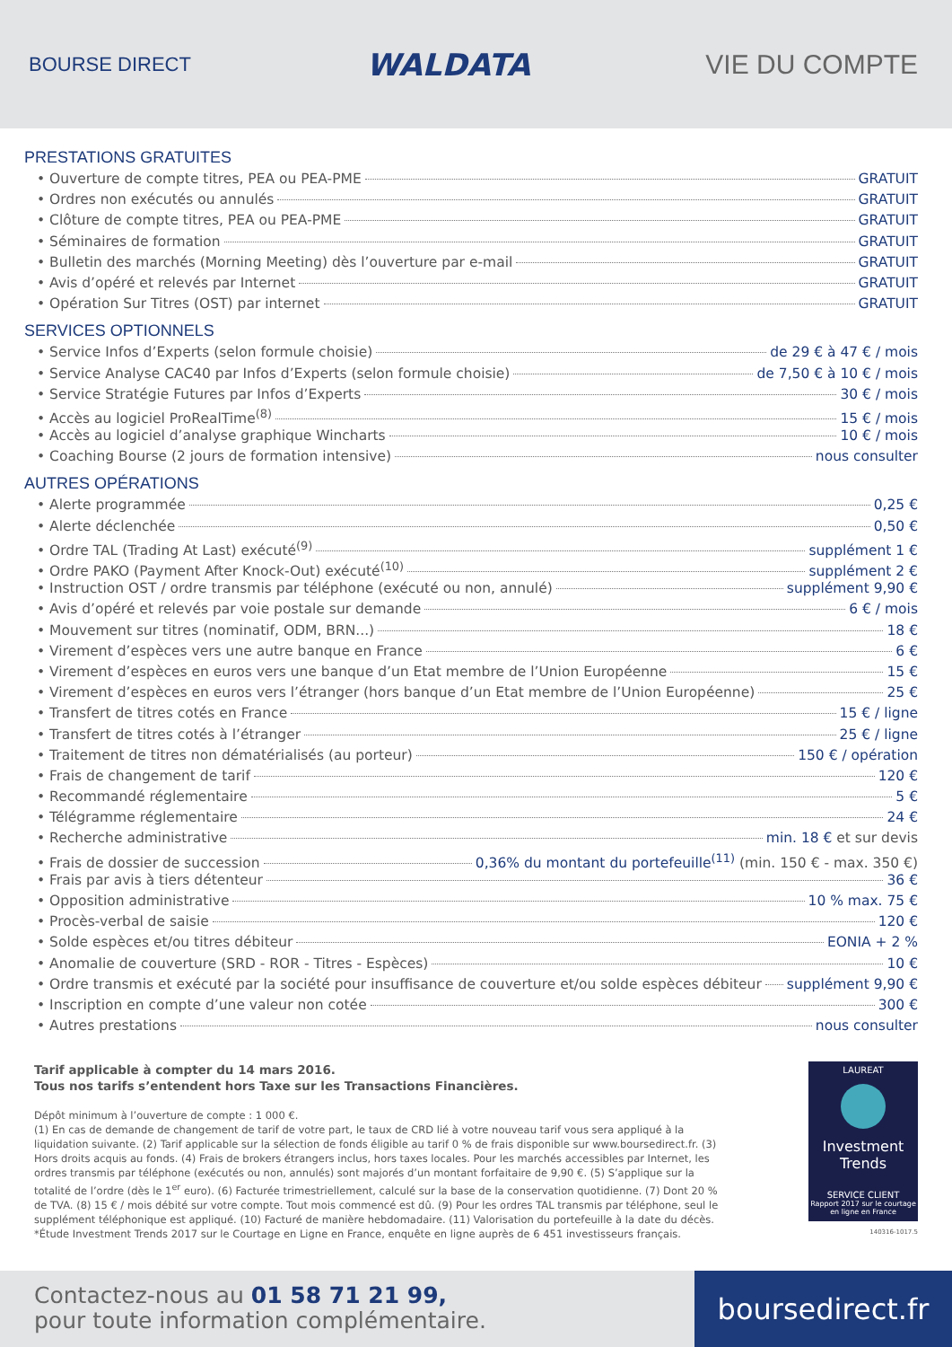BOURSE DIRECT
WALDATA VIE DU COMPTE
PRESTATIONS GRATUITES
• Ouverture de compte titres, PEA ou PEA-PME GRATUIT
• Ordres non exécutés ou annulés GRATUIT
• Clôture de compte titres, PEA ou PEA-PME GRATUIT
• Séminaires de formation GRATUIT
• Bulletin des marchés (Morning Meeting) dès l’ouverture par e-mail GRATUIT
• Avis d’opéré et relevés par Internet GRATUIT
• Opération Sur Titres (OST) par internet GRATUIT
SERVICES OPTIONNELS
• Service Infos d’Experts (selon formule choisie) de 29 € à 47 € / mois
• Service Analyse CAC40 par Infos d’Experts (selon formule choisie) de 7,50 € à 10 € / mois
• Service Stratégie Futures par Infos d’Experts 30 € / mois
• Accès au logiciel ProRealTime<sup>(8)</sup> 15 € / mois
• Accès au logiciel d’analyse graphique Wincharts 10 € / mois
• Coaching Bourse (2 jours de formation intensive) nous consulter
AUTRES OPÉRATIONS
• Alerte programmée 0,25 €
• Alerte déclenchée 0,50 €
• Ordre TAL (Trading At Last) exécuté<sup>(9)</sup> supplément 1 €
• Ordre PAKO (Payment After Knock-Out) exécuté<sup>(10)</sup> supplément 2 €
• Instruction OST / ordre transmis par téléphone (exécuté ou non, annulé) supplément 9,90 €
• Avis d’opéré et relevés par voie postale sur demande 6 € / mois
• Mouvement sur titres (nominatif, ODM, BRN...) 18 €
• Virement d’espèces vers une autre banque en France 6 €
• Virement d’espèces en euros vers une banque d’un Etat membre de l’Union Européenne 15 €
• Virement d’espèces en euros vers l’étranger (hors banque d’un Etat membre de l’Union Européenne) 25 €
• Transfert de titres cotés en France 15 € / ligne
• Transfert de titres cotés à l’étranger 25 € / ligne
• Traitement de titres non dématérialisés (au porteur) 150 € / opération
• Frais de changement de tarif 120 €
• Recommandé réglementaire 5 €
• Télégramme réglementaire 24 €
• Recherche administrative min. 18 € et sur devis
• Frais de dossier de succession 0,36% du montant du portefeuille<sup>(11)</sup> (min. 150 € - max. 350 €)
• Frais par avis à tiers détenteur 36 €
• Opposition administrative 10 % max. 75 €
• Procès-verbal de saisie 120 €
• Solde espèces et/ou titres débiteur EONIA + 2 %
• Anomalie de couverture (SRD - ROR - Titres - Espèces) 10 €
• Ordre transmis et exécuté par la société pour insuffisance de couverture et/ou solde espèces débiteur supplément 9,90 €
• Inscription en compte d’une valeur non cotée 300 €
• Autres prestations nous consulter
Tarif applicable à compter du 14 mars 2016.
Tous nos tarifs s’entendent hors Taxe sur les Transactions Financières.
Dépôt minimum à l’ouverture de compte : 1 000 €.
(1) En cas de demande de changement de tarif de votre part, le taux de CRD lié à votre nouveau tarif vous sera appliqué à la liquidation suivante. (2) Tarif applicable sur la sélection de fonds éligible au tarif 0 % de frais disponible sur www.boursedirect.fr. (3) Hors droits acquis au fonds. (4) Frais de brokers étrangers inclus, hors taxes locales. Pour les marchés accessibles par Internet, les ordres transmis par téléphone (exécutés ou non, annulés) sont majorés d’un montant forfaitaire de 9,90 €. (5) S’applique sur la totalité de l’ordre (dès le 1<sup>er</sup> euro). (6) Facturée trimestriellement, calculé sur la base de la conservation quotidienne. (7) Dont 20 % de TVA. (8) 15 € / mois débité sur votre compte. Tout mois commencé est dû. (9) Pour les ordres TAL transmis par téléphone, seul le supplément téléphonique est appliqué. (10) Facturé de manière hebdomadaire. (11) Valorisation du portefeuille à la date du décès.
*Étude Investment Trends 2017 sur le Courtage en Ligne en France, enquête en ligne auprès de 6 451 investisseurs français.
LAUREAT
Investment Trends
SERVICE CLIENT
Rapport 2017 sur le courtage en ligne en France
140316-1017.5
Contactez-nous au 01 58 71 21 99,
pour toute information complémentaire.
boursedirect.fr